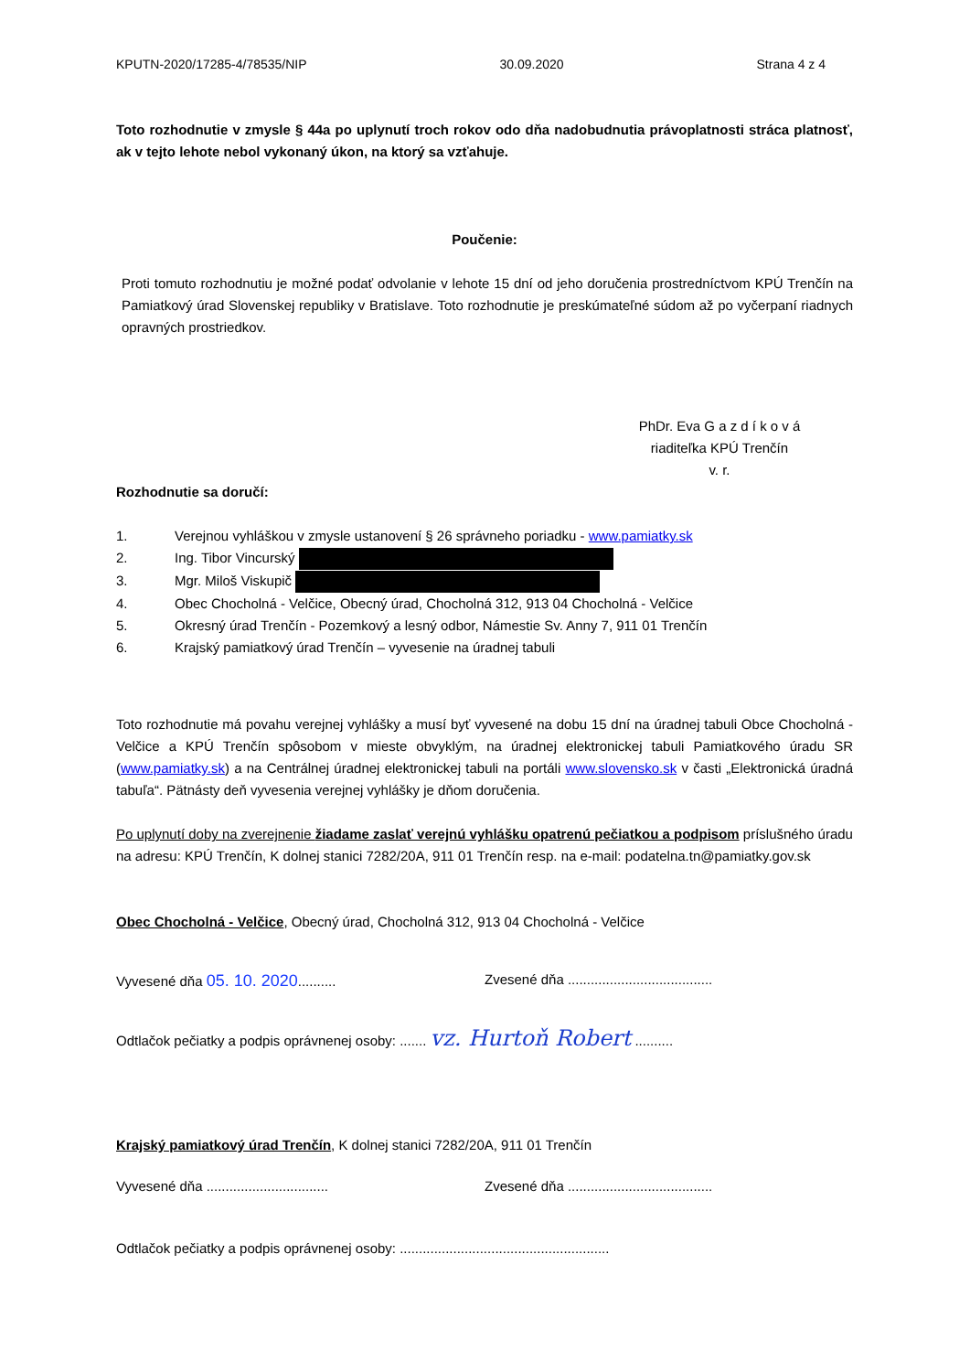KPUTN-2020/17285-4/78535/NIP 30.09.2020 Strana 4 z 4
Toto rozhodnutie v zmysle § 44a po uplynutí troch rokov odo dňa nadobudnutia právoplatnosti stráca platnosť, ak v tejto lehote nebol vykonaný úkon, na ktorý sa vzťahuje.
Poučenie:
Proti tomuto rozhodnutiu je možné podať odvolanie v lehote 15 dní od jeho doručenia prostredníctvom KPÚ Trenčín na Pamiatkový úrad Slovenskej republiky v Bratislave. Toto rozhodnutie je preskúmateľné súdom až po vyčerpaní riadnych opravných prostriedkov.
PhDr. Eva G a z d í k o v á
riaditeľka KPÚ Trenčín
v. r.
Rozhodnutie sa doručí:
1. Verejnou vyhláškou v zmysle ustanovení § 26 správneho poriadku - www.pamiatky.sk
2. Ing. Tibor Vincurský
3. Mgr. Miloš Viskupič
4. Obec Chocholná - Velčice, Obecný úrad, Chocholná 312, 913 04 Chocholná - Velčice
5. Okresný úrad Trenčín - Pozemkový a lesný odbor, Námestie Sv. Anny 7, 911 01 Trenčín
6. Krajský pamiatkový úrad Trenčín – vyvesenie na úradnej tabuli
Toto rozhodnutie má povahu verejnej vyhlášky a musí byť vyvesené na dobu 15 dní na úradnej tabuli Obce Chocholná - Velčice a KPÚ Trenčín spôsobom v mieste obvyklým, na úradnej elektronickej tabuli Pamiatkového úradu SR (www.pamiatky.sk) a na Centrálnej úradnej elektronickej tabuli na portáli www.slovensko.sk v časti „Elektronická úradná tabuľa“. Pätnásty deň vyvesenia verejnej vyhlášky je dňom doručenia.
Po uplynutí doby na zverejnenie žiadame zaslať verejnú vyhlášku opatrenú pečiatkou a podpisom príslušného úradu na adresu: KPÚ Trenčín, K dolnej stanici 7282/20A, 911 01 Trenčín resp. na e-mail: podatelna.tn@pamiatky.gov.sk
Obec Chocholná - Velčice, Obecný úrad, Chocholná 312, 913 04 Chocholná - Velčice
Vyvesené dňa 05. 10. 2020.......... Zvesené dňa ......................................
Odtlačok pečiatky a podpis oprávnenej osoby: ....... vz. Hurtoň Robert ..........
Krajský pamiatkový úrad Trenčín, K dolnej stanici 7282/20A, 911 01 Trenčín
Vyvesené dňa ................................ Zvesené dňa ......................................
Odtlačok pečiatky a podpis oprávnenej osoby: .......................................................